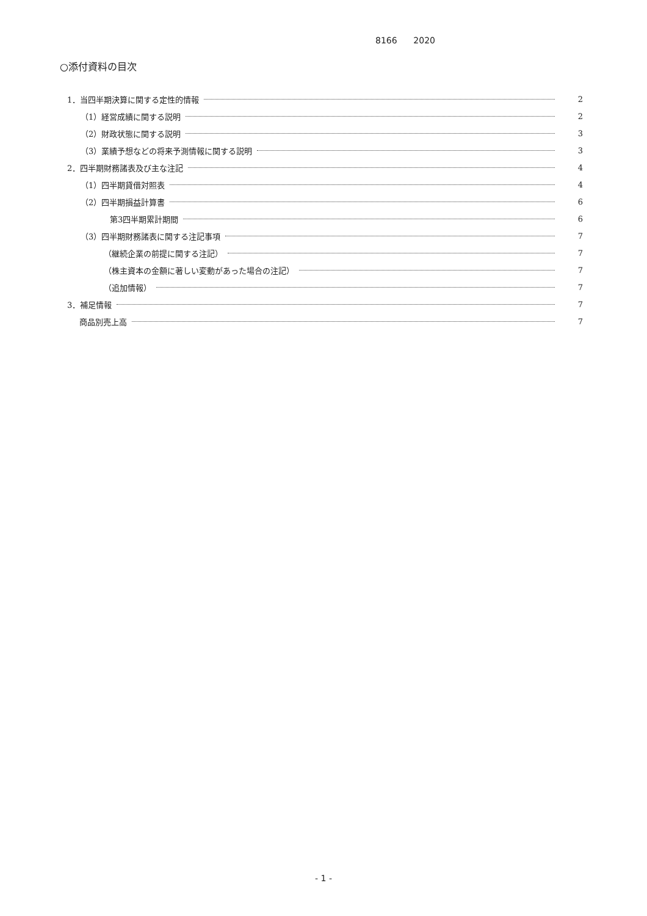8166 2020
○添付資料の目次
1．当四半期決算に関する定性的情報 2
（1）経営成績に関する説明 2
（2）財政状態に関する説明 3
（3）業績予想などの将来予測情報に関する説明 3
2．四半期財務諸表及び主な注記 4
（1）四半期貸借対照表 4
（2）四半期損益計算書 6
第3四半期累計期間 6
（3）四半期財務諸表に関する注記事項 7
（継続企業の前提に関する注記） 7
（株主資本の金額に著しい変動があった場合の注記） 7
（追加情報） 7
3．補足情報 7
商品別売上高 7
- 1 -